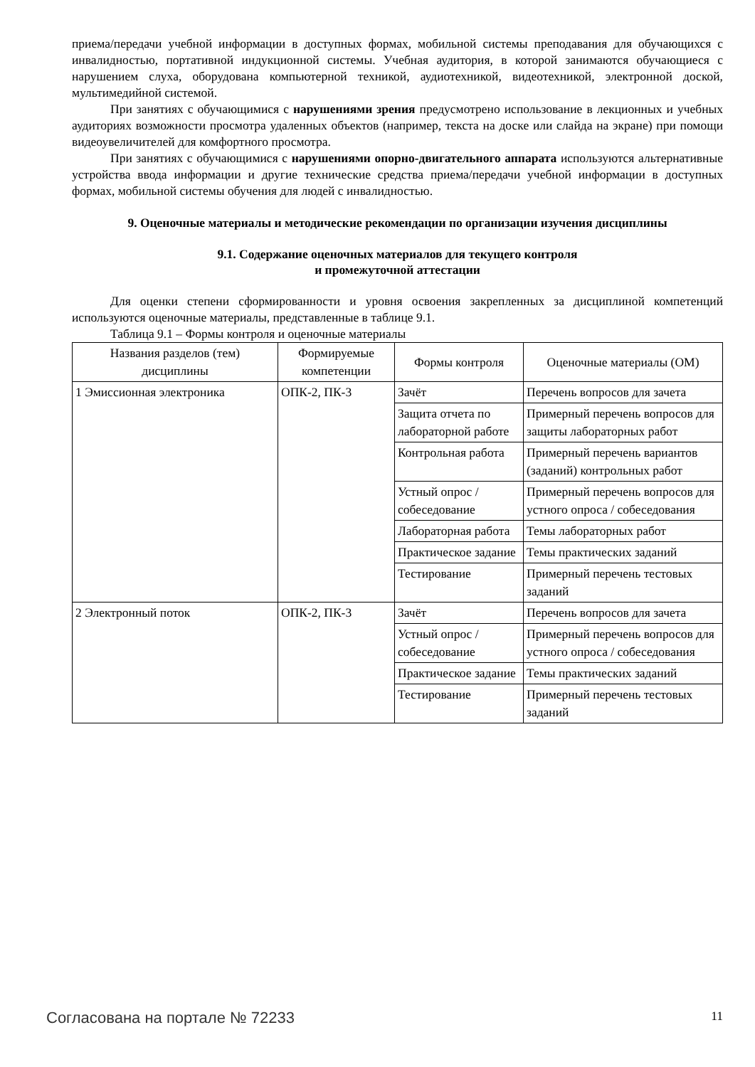приема/передачи учебной информации в доступных формах, мобильной системы преподавания для обучающихся с инвалидностью, портативной индукционной системы. Учебная аудитория, в которой занимаются обучающиеся с нарушением слуха, оборудована компьютерной техникой, аудиотехникой, видеотехникой, электронной доской, мультимедийной системой.
При занятиях с обучающимися с нарушениями зрения предусмотрено использование в лекционных и учебных аудиториях возможности просмотра удаленных объектов (например, текста на доске или слайда на экране) при помощи видеоувеличителей для комфортного просмотра.
При занятиях с обучающимися с нарушениями опорно-двигательного аппарата используются альтернативные устройства ввода информации и другие технические средства приема/передачи учебной информации в доступных формах, мобильной системы обучения для людей с инвалидностью.
9. Оценочные материалы и методические рекомендации по организации изучения дисциплины
9.1. Содержание оценочных материалов для текущего контроля
и промежуточной аттестации
Для оценки степени сформированности и уровня освоения закрепленных за дисциплиной компетенций используются оценочные материалы, представленные в таблице 9.1.
Таблица 9.1 – Формы контроля и оценочные материалы
| Названия разделов (тем) дисциплины | Формируемые компетенции | Формы контроля | Оценочные материалы (ОМ) |
| --- | --- | --- | --- |
| 1 Эмиссионная электроника | ОПК-2, ПК-3 | Зачёт | Перечень вопросов для зачета |
| | | Защита отчета по лабораторной работе | Примерный перечень вопросов для защиты лабораторных работ |
| | | Контрольная работа | Примерный перечень вариантов (заданий) контрольных работ |
| | | Устный опрос / собеседование | Примерный перечень вопросов для устного опроса / собеседования |
| | | Лабораторная работа | Темы лабораторных работ |
| | | Практическое задание | Темы практических заданий |
| | | Тестирование | Примерный перечень тестовых заданий |
| 2 Электронный поток | ОПК-2, ПК-3 | Зачёт | Перечень вопросов для зачета |
| | | Устный опрос / собеседование | Примерный перечень вопросов для устного опроса / собеседования |
| | | Практическое задание | Темы практических заданий |
| | | Тестирование | Примерный перечень тестовых заданий |
Согласована на портале № 72233 11